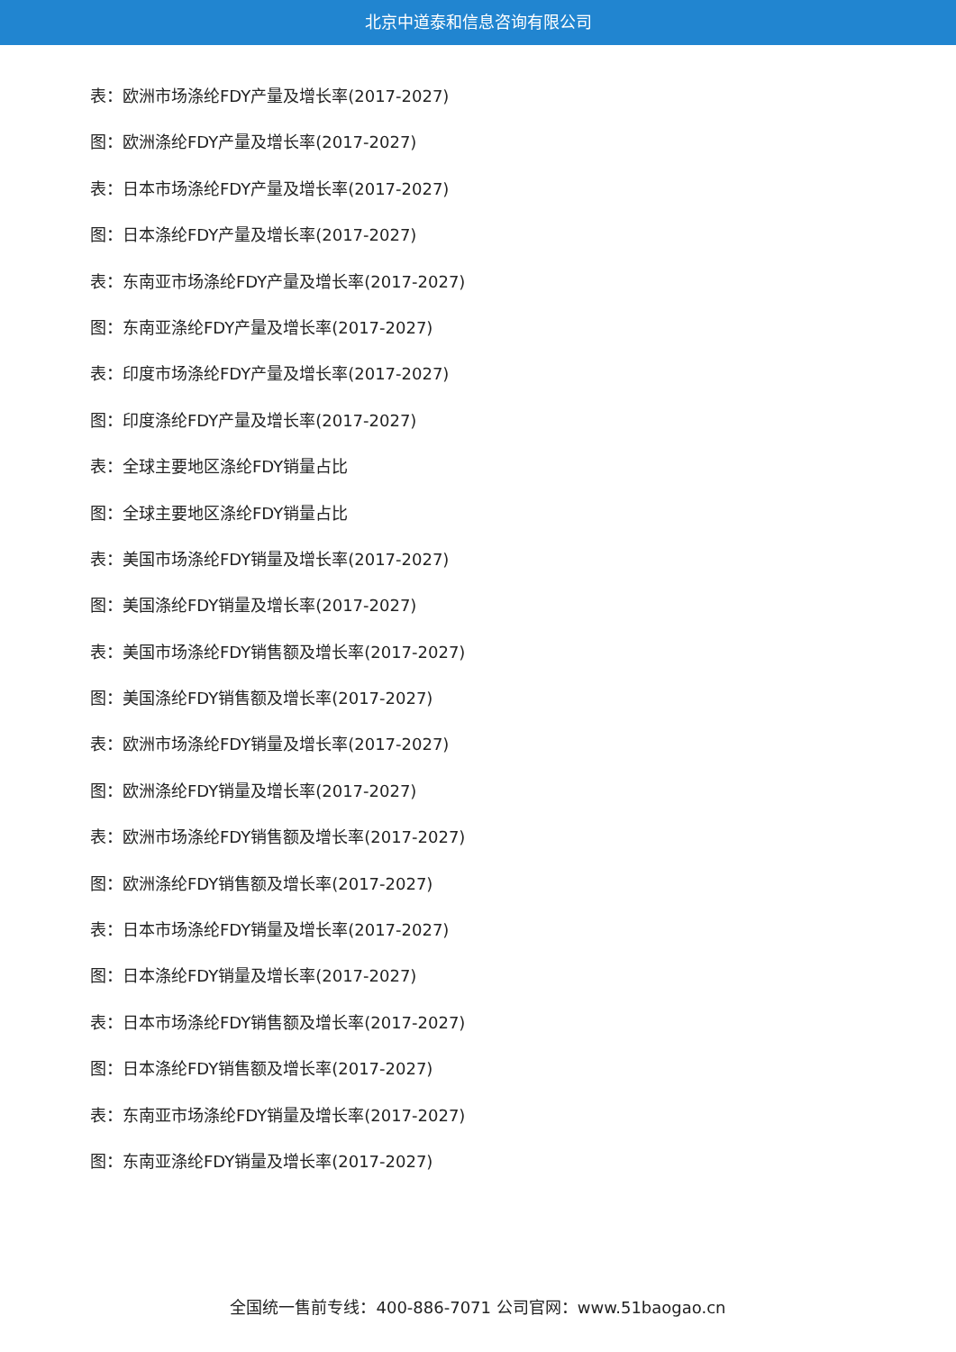北京中道泰和信息咨询有限公司
表：欧洲市场涤纶FDY产量及增长率(2017-2027)
图：欧洲涤纶FDY产量及增长率(2017-2027)
表：日本市场涤纶FDY产量及增长率(2017-2027)
图：日本涤纶FDY产量及增长率(2017-2027)
表：东南亚市场涤纶FDY产量及增长率(2017-2027)
图：东南亚涤纶FDY产量及增长率(2017-2027)
表：印度市场涤纶FDY产量及增长率(2017-2027)
图：印度涤纶FDY产量及增长率(2017-2027)
表：全球主要地区涤纶FDY销量占比
图：全球主要地区涤纶FDY销量占比
表：美国市场涤纶FDY销量及增长率(2017-2027)
图：美国涤纶FDY销量及增长率(2017-2027)
表：美国市场涤纶FDY销售额及增长率(2017-2027)
图：美国涤纶FDY销售额及增长率(2017-2027)
表：欧洲市场涤纶FDY销量及增长率(2017-2027)
图：欧洲涤纶FDY销量及增长率(2017-2027)
表：欧洲市场涤纶FDY销售额及增长率(2017-2027)
图：欧洲涤纶FDY销售额及增长率(2017-2027)
表：日本市场涤纶FDY销量及增长率(2017-2027)
图：日本涤纶FDY销量及增长率(2017-2027)
表：日本市场涤纶FDY销售额及增长率(2017-2027)
图：日本涤纶FDY销售额及增长率(2017-2027)
表：东南亚市场涤纶FDY销量及增长率(2017-2027)
图：东南亚涤纶FDY销量及增长率(2017-2027)
全国统一售前专线：400-886-7071 公司官网：www.51baogao.cn